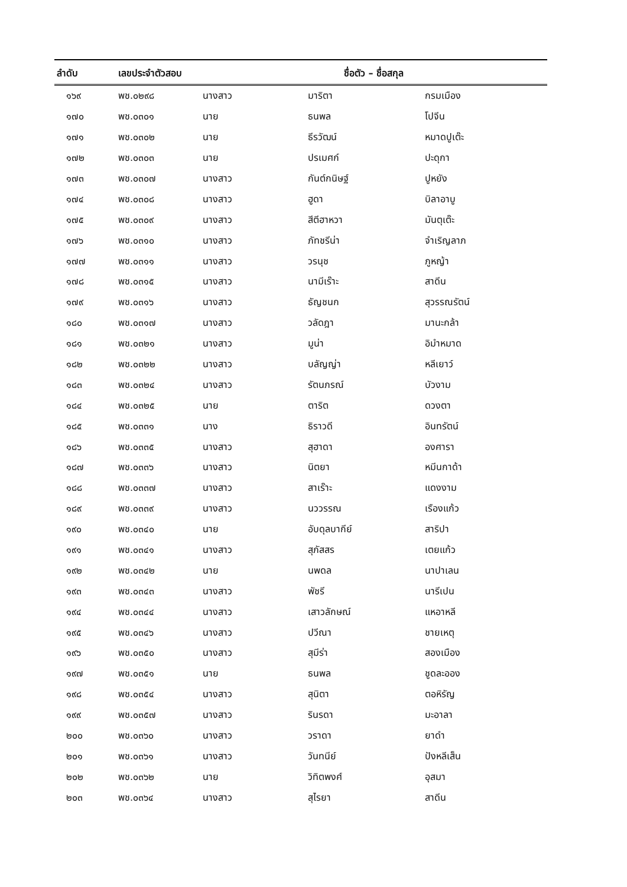| ลำดับ | เลขประจำตัวสอบ | ชื่อตัว – ชื่อสกุล | | |
| --- | --- | --- | --- | --- |
| ๑๖๙ | พช.๐๒๙๘ | นางสาว | มาริตา | กรมเมือง |
| ๑๗๐ | พช.๐๓๐๑ | นาย | ธนพล | โปจีน |
| ๑๗๑ | พช.๐๓๐๒ | นาย | ธีรวัฒน์ | หมาดปูเต๊ะ |
| ๑๗๒ | พช.๐๓๐๓ | นาย | ปรเมศก์ | ปะดุกา |
| ๑๗๓ | พช.๐๓๐๗ | นางสาว | กันต์กนิษฐ์ | ปูหยัง |
| ๑๗๔ | พช.๐๓๐๘ | นางสาว | ฮูดา | บิลาอาบู |
| ๑๗๕ | พช.๐๓๐๙ | นางสาว | สีตีฮาหวา | มันตุเต๊ะ |
| ๑๗๖ | พช.๐๓๑๐ | นางสาว | ภัทชรีน่า | จำเริญลาภ |
| ๑๗๗ | พช.๐๓๑๑ | นางสาว | วรนุช | ภูหญ้า |
| ๑๗๘ | พช.๐๓๑๕ | นางสาว | นามีเร๊าะ | สาดีน |
| ๑๗๙ | พช.๐๓๑๖ | นางสาว | ธัญชนก | สุวรรณรัตน์ |
| ๑๘๐ | พช.๐๓๑๗ | นางสาว | วลัดฎา | มานะกล้า |
| ๑๘๑ | พช.๐๓๒๑ | นางสาว | มูน่า | อิมำหมาด |
| ๑๘๒ | พช.๐๓๒๒ | นางสาว | บลัญญ่า | หลีเยาว์ |
| ๑๘๓ | พช.๐๓๒๔ | นางสาว | รัตนภรณ์ | บัวงาม |
| ๑๘๔ | พช.๐๓๒๕ | นาย | ตาริต | ดวงตา |
| ๑๘๕ | พช.๐๓๓๑ | นาง | ธิราวดี | อินทรัตน์ |
| ๑๘๖ | พช.๐๓๓๕ | นางสาว | สุฮาดา | องศารา |
| ๑๘๗ | พช.๐๓๓๖ | นางสาว | นิตยา | หมีนกาด้า |
| ๑๘๘ | พช.๐๓๓๗ | นางสาว | สาเร๊าะ | แดงงาม |
| ๑๘๙ | พช.๐๓๓๙ | นางสาว | นววรรณ | เรืองแก้ว |
| ๑๙๐ | พช.๐๓๔๐ | นาย | อับดุลบากีย์ | สาริปา |
| ๑๙๑ | พช.๐๓๔๑ | นางสาว | สุภัสสร | เตยแก้ว |
| ๑๙๒ | พช.๐๓๔๒ | นาย | นพดล | นาปาเลน |
| ๑๙๓ | พช.๐๓๔๓ | นางสาว | พัชรี | นารีเปน |
| ๑๙๔ | พช.๐๓๔๔ | นางสาว | เสาวลักษณ์ | แหอาหลี |
| ๑๙๕ | พช.๐๓๔๖ | นางสาว | ปวีณา | ชายเหตุ |
| ๑๙๖ | พช.๐๓๕๐ | นางสาว | สุมีร่า | สองเมือง |
| ๑๙๗ | พช.๐๓๕๑ | นาย | ธนพล | ชูดละออง |
| ๑๙๘ | พช.๐๓๕๔ | นางสาว | สุนิตา | ตอหิรัญ |
| ๑๙๙ | พช.๐๓๕๗ | นางสาว | รินรดา | มะอาลา |
| ๒๐๐ | พช.๐๓๖๐ | นางสาว | วราดา | ยาดำ |
| ๒๐๑ | พช.๐๓๖๑ | นางสาว | วันทนีย์ | ปังหลีเส็น |
| ๒๐๒ | พช.๐๓๖๒ | นาย | วิทิตพงศ์ | อุสมา |
| ๒๐๓ | พช.๐๓๖๔ | นางสาว | สุไรยา | สาดีน |